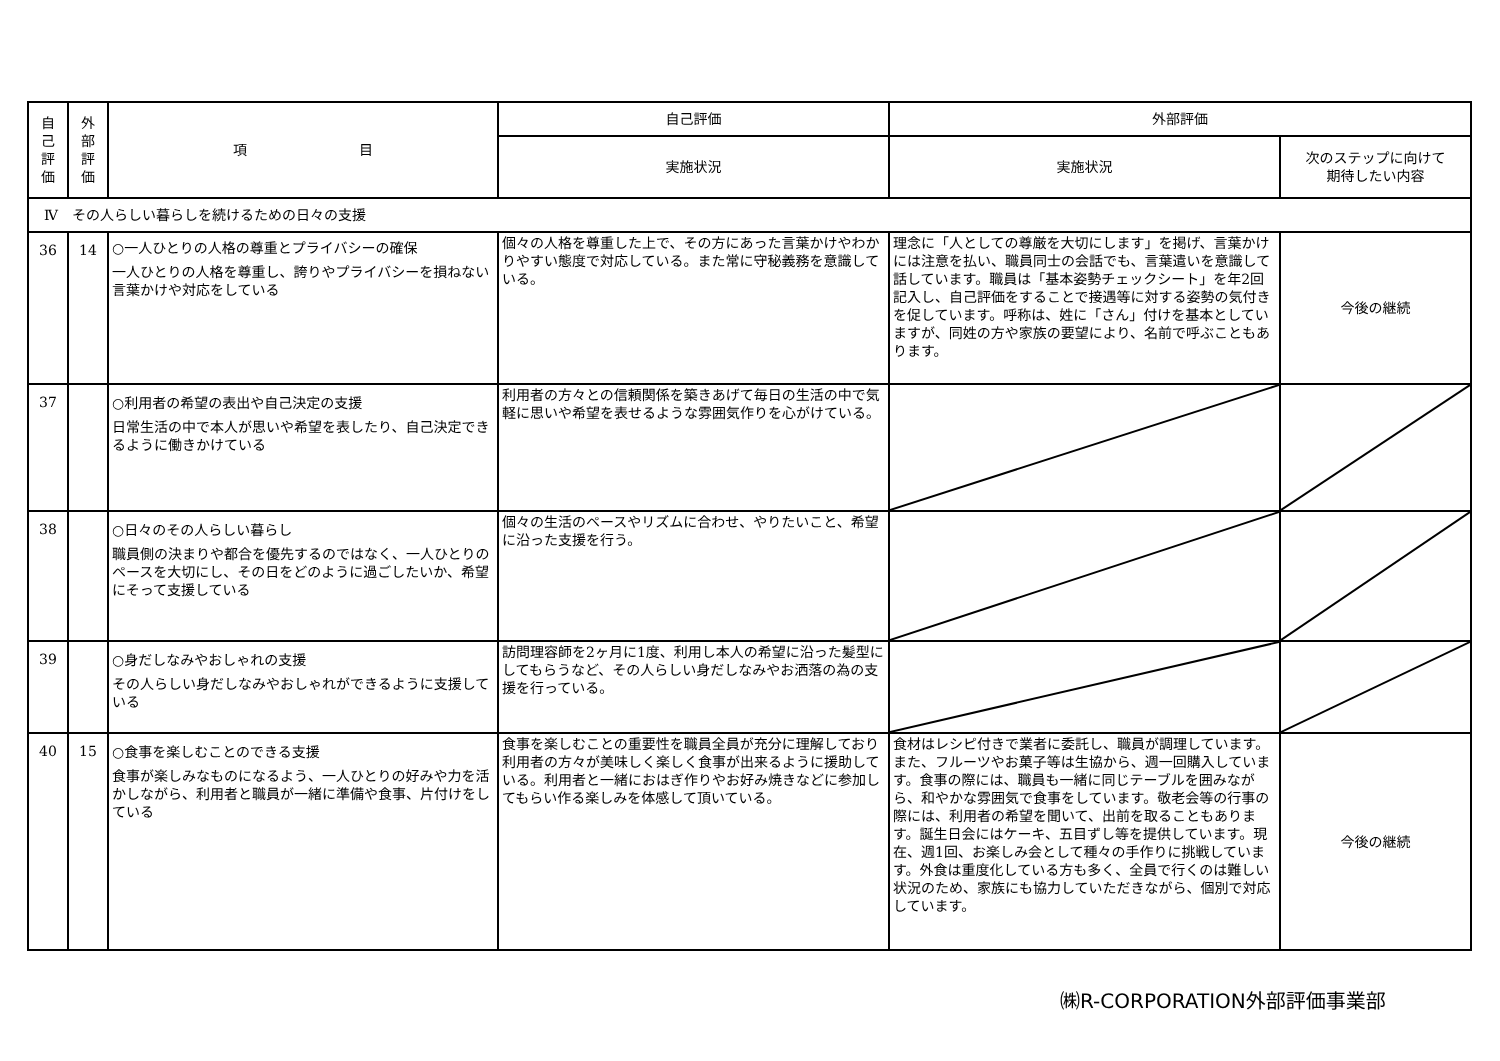| 自 己 評 価 | 外 部 評 価 | 項 目 | 自己評価 | 外部評価 | |
| --- | --- | --- | --- | --- | --- |
| | | | 実施状況 | 実施状況 | 次のステップに向けて 期待したい内容 |
| Ⅳ その人らしい暮らしを続けるための日々の支援 | | | | | |
| 36 | 14 | ○一人ひとりの人格の尊重とプライバシーの確保 一人ひとりの人格を尊重し、誇りやプライバシーを損ねない言葉かけや対応をしている | 個々の人格を尊重した上で、その方にあった言葉かけやわかりやすい態度で対応している。また常に守秘義務を意識している。 | 理念に「人としての尊厳を大切にします」を掲げ、言葉かけには注意を払い、職員同士の会話でも、言葉遣いを意識して話しています。職員は「基本姿勢チェックシート」を年2回記入し、自己評価をすることで接遇等に対する姿勢の気付きを促しています。呼称は、姓に「さん」付けを基本としていますが、同姓の方や家族の要望により、名前で呼ぶこともあります。 | 今後の継続 |
| 37 | | ○利用者の希望の表出や自己決定の支援 日常生活の中で本人が思いや希望を表したり、自己決定できるように働きかけている | 利用者の方々との信頼関係を築きあげて毎日の生活の中で気軽に思いや希望を表せるような雰囲気作りを心がけている。 | | |
| 38 | | ○日々のその人らしい暮らし 職員側の決まりや都合を優先するのではなく、一人ひとりのペースを大切にし、その日をどのように過ごしたいか、希望にそって支援している | 個々の生活のペースやリズムに合わせ、やりたいこと、希望に沿った支援を行う。 | | |
| 39 | | ○身だしなみやおしゃれの支援 その人らしい身だしなみやおしゃれができるように支援している | 訪問理容師を2ヶ月に1度、利用し本人の希望に沿った髪型にしてもらうなど、その人らしい身だしなみやお洒落の為の支援を行っている。 | | |
| 40 | 15 | ○食事を楽しむことのできる支援 食事が楽しみなものになるよう、一人ひとりの好みや力を活かしながら、利用者と職員が一緒に準備や食事、片付けをしている | 食事を楽しむことの重要性を職員全員が充分に理解しており利用者の方々が美味しく楽しく食事が出来るように援助している。利用者と一緒におはぎ作りやお好み焼きなどに参加してもらい作る楽しみを体感して頂いている。 | 食材はレシピ付きで業者に委託し、職員が調理しています。また、フルーツやお菓子等は生協から、週一回購入しています。食事の際には、職員も一緒に同じテーブルを囲みながら、和やかな雰囲気で食事をしています。敬老会等の行事の際には、利用者の希望を聞いて、出前を取ることもあります。誕生日会にはケーキ、五目ずし等を提供しています。現在、週1回、お楽しみ会として種々の手作りに挑戦しています。外食は重度化している方も多く、全員で行くのは難しい状況のため、家族にも協力していただきながら、個別で対応しています。 | 今後の継続 |
㈱R-CORPORATION外部評価事業部